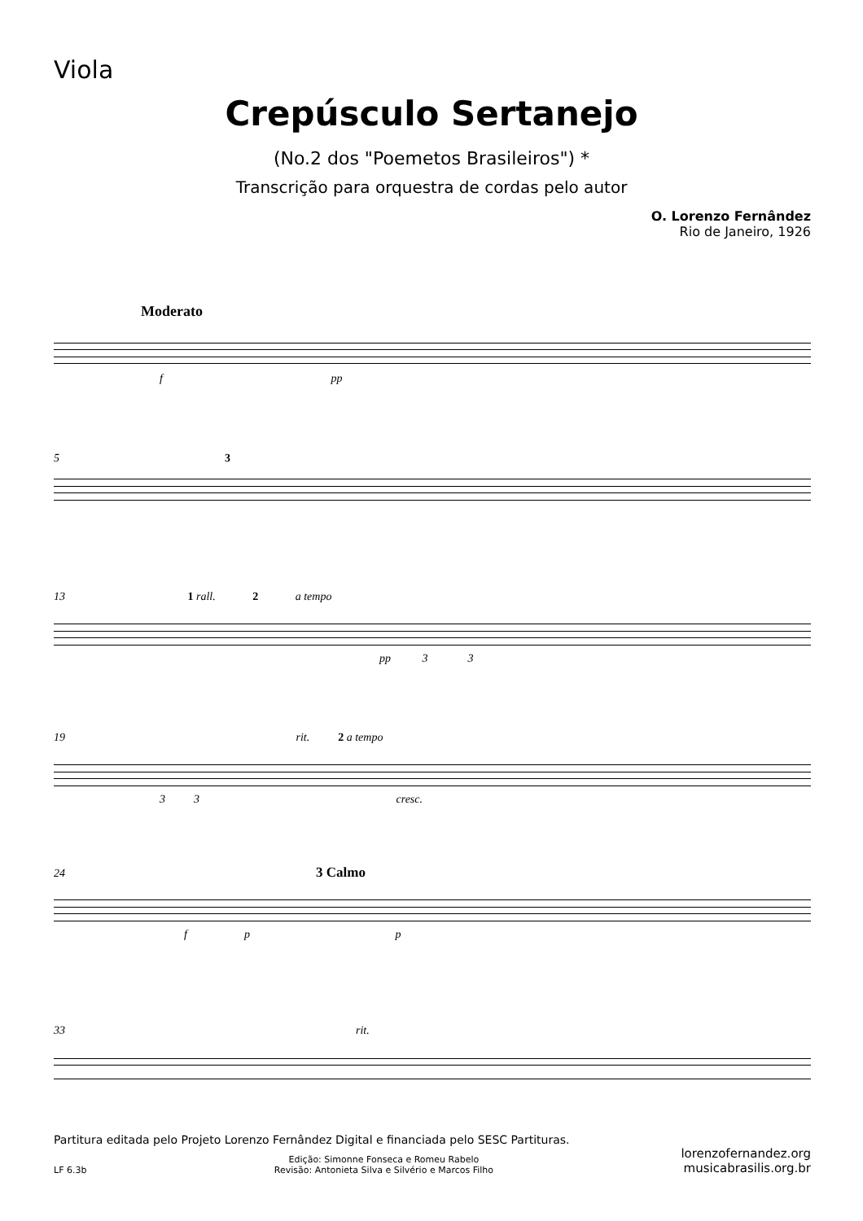Viola
Crepúsculo Sertanejo
(No.2 dos "Poemetos Brasileiros") *
Transcrição para orquestra de cordas pelo autor
O. Lorenzo Fernândez
Rio de Janeiro, 1926
Moderato
f pp
5 3
13 1 rall. 2 a tempo
pp 3 3
19 rit. 2 a tempo
3 3 cresc.
24 3 Calmo
f p p
33 rit.
Partitura editada pelo Projeto Lorenzo Fernândez Digital e financiada pelo SESC Partituras.
LF 6.3b Edição: Simonne Fonseca e Romeu Rabelo
Revisão: Antonieta Silva e Silvério e Marcos Filho lorenzofernandez.org
musicabrasilis.org.br